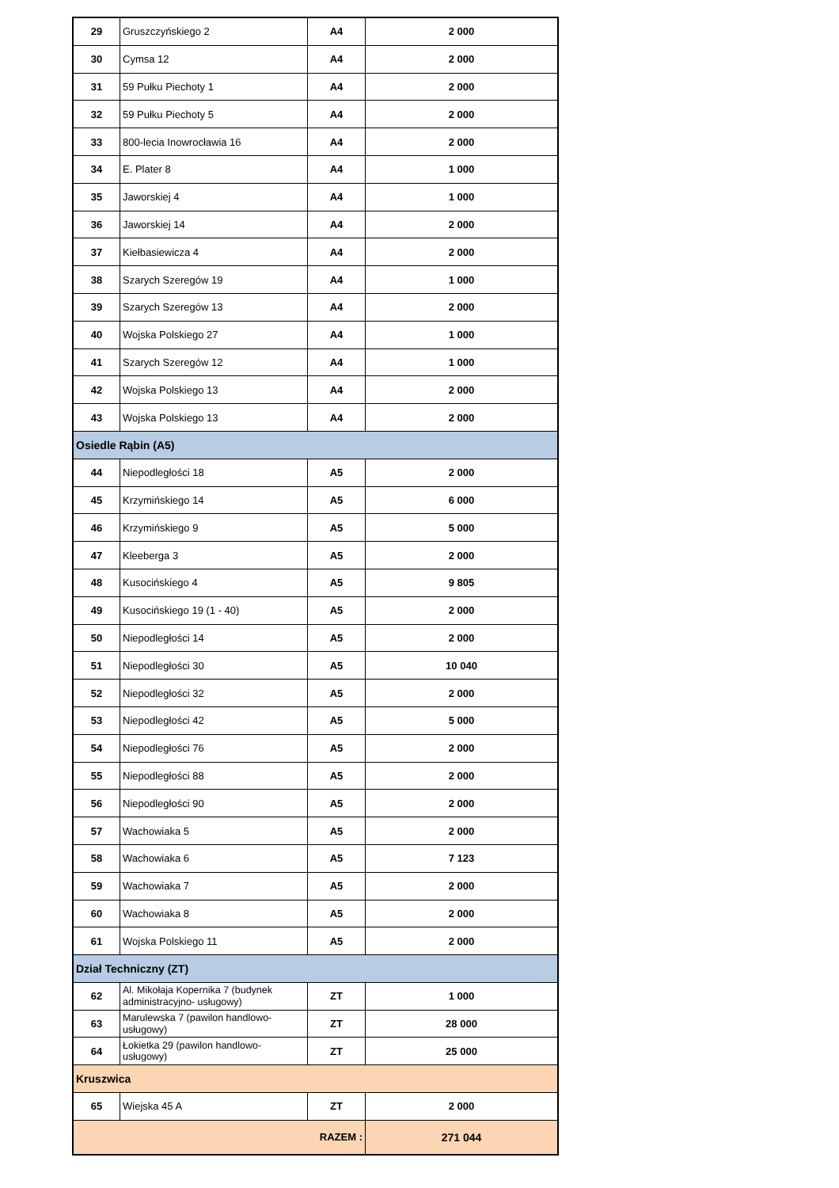| 29 | Gruszczyńskiego 2 | A4 | 2 000 |
| 30 | Cymsa 12 | A4 | 2 000 |
| 31 | 59 Pułku Piechoty 1 | A4 | 2 000 |
| 32 | 59 Pułku Piechoty 5 | A4 | 2 000 |
| 33 | 800-lecia Inowrocławia 16 | A4 | 2 000 |
| 34 | E. Plater 8 | A4 | 1 000 |
| 35 | Jaworskiej 4 | A4 | 1 000 |
| 36 | Jaworskiej 14 | A4 | 2 000 |
| 37 | Kiełbasiewicza 4 | A4 | 2 000 |
| 38 | Szarych Szeregów 19 | A4 | 1 000 |
| 39 | Szarych Szeregów 13 | A4 | 2 000 |
| 40 | Wojska Polskiego 27 | A4 | 1 000 |
| 41 | Szarych Szeregów 12 | A4 | 1 000 |
| 42 | Wojska Polskiego 13 | A4 | 2 000 |
| 43 | Wojska Polskiego 13 | A4 | 2 000 |
| Osiedle Rąbin (A5) | | | |
| 44 | Niepodległości 18 | A5 | 2 000 |
| 45 | Krzymińskiego 14 | A5 | 6 000 |
| 46 | Krzymińskiego 9 | A5 | 5 000 |
| 47 | Kleeberga 3 | A5 | 2 000 |
| 48 | Kusocińskiego 4 | A5 | 9 805 |
| 49 | Kusocińskiego 19 (1 - 40) | A5 | 2 000 |
| 50 | Niepodległości 14 | A5 | 2 000 |
| 51 | Niepodległości 30 | A5 | 10 040 |
| 52 | Niepodległości 32 | A5 | 2 000 |
| 53 | Niepodległości 42 | A5 | 5 000 |
| 54 | Niepodległości 76 | A5 | 2 000 |
| 55 | Niepodległości 88 | A5 | 2 000 |
| 56 | Niepodległości 90 | A5 | 2 000 |
| 57 | Wachowiaka 5 | A5 | 2 000 |
| 58 | Wachowiaka 6 | A5 | 7 123 |
| 59 | Wachowiaka 7 | A5 | 2 000 |
| 60 | Wachowiaka 8 | A5 | 2 000 |
| 61 | Wojska Polskiego 11 | A5 | 2 000 |
| Dział Techniczny (ZT) | | | |
| 62 | Al. Mikołaja Kopernika 7 (budynek administracyjno- usługowy) | ZT | 1 000 |
| 63 | Marulewska 7 (pawilon handlowo-usługowy) | ZT | 28 000 |
| 64 | Łokietka 29 (pawilon handlowo-usługowy) | ZT | 25 000 |
| Kruszwica | | | |
| 65 | Wiejska 45 A | ZT | 2 000 |
| RAZEM : | | | 271 044 |